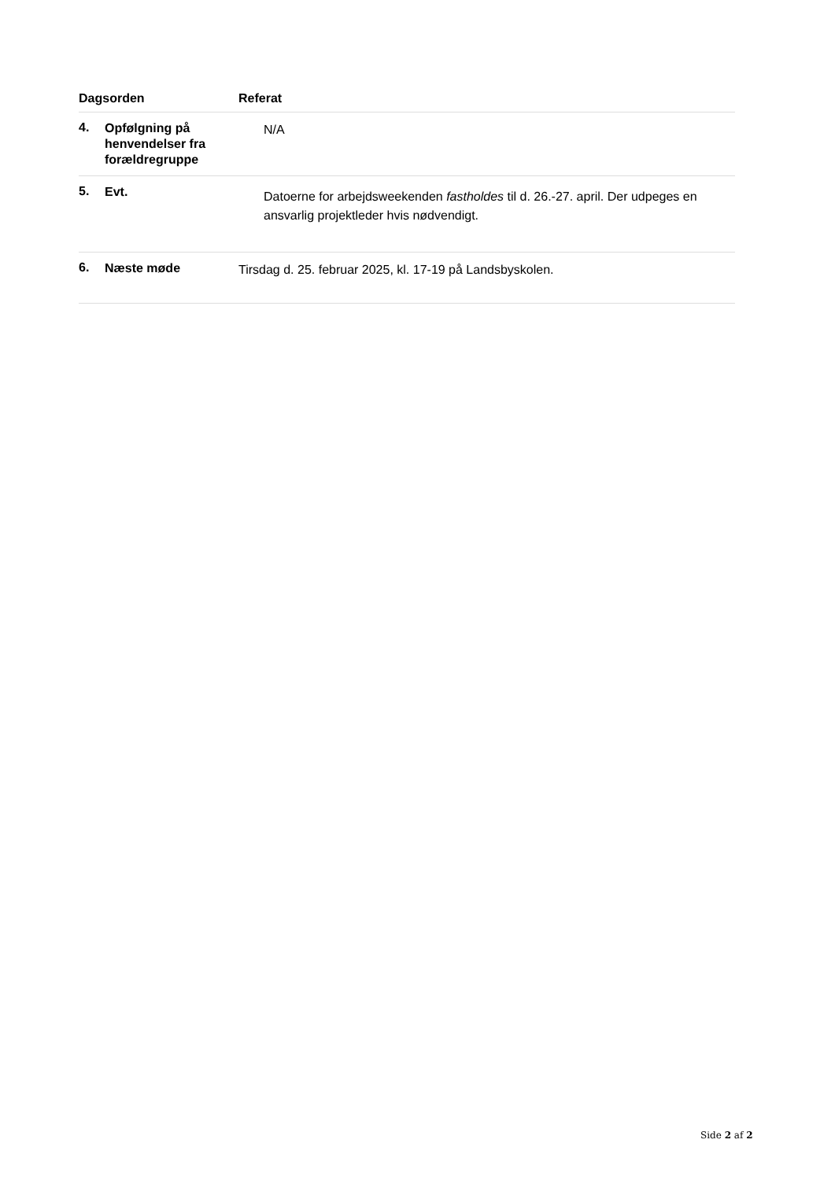| Dagsorden | | Referat |
| --- | --- | --- |
| 4. | Opfølgning på henvendelser fra forældregruppe | N/A |
| 5. | Evt. | Datoerne for arbejdsweekenden fastholdes til d. 26.-27. april. Der udpeges en ansvarlig projektleder hvis nødvendigt. |
| 6. | Næste møde | Tirsdag d. 25. februar 2025, kl. 17-19 på Landsbyskolen. |
Side 2 af 2